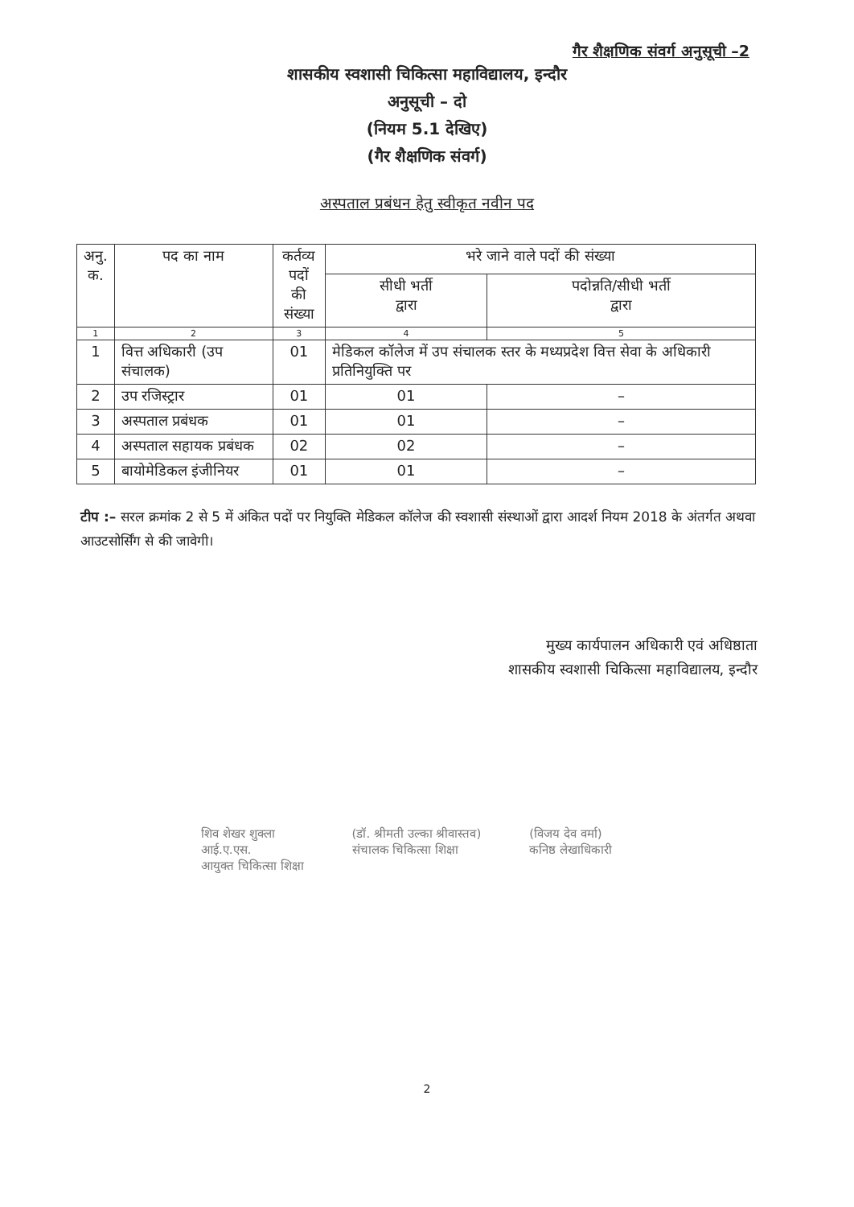गैर शैक्षणिक संवर्ग अनुसूची –2
शासकीय स्वशासी चिकित्सा महाविद्यालय, इन्दौर
अनुसूची – दो
(नियम 5.1 देखिए)
(गैर शैक्षणिक संवर्ग)
अस्पताल प्रबंधन हेतु स्वीकृत नवीन पद
| अनु. क. | पद का नाम | कर्तव्य पदों की संख्या | भरे जाने वाले पदों की संख्या | |
| --- | --- | --- | --- | --- |
| | | | सीधी भर्ती द्वारा | पदोन्नति/सीधी भर्ती द्वारा |
| 1 | 2 | 3 | 4 | 5 |
| 1 | वित्त अधिकारी (उप संचालक) | 01 | मेडिकल कॉलेज में उप संचालक स्तर के मध्यप्रदेश वित्त सेवा के अधिकारी प्रतिनियुक्ति पर | |
| 2 | उप रजिस्ट्रार | 01 | 01 | – |
| 3 | अस्पताल प्रबंधक | 01 | 01 | – |
| 4 | अस्पताल सहायक प्रबंधक | 02 | 02 | – |
| 5 | बायोमेडिकल इंजीनियर | 01 | 01 | – |
टीप :– सरल क्रमांक 2 से 5 में अंकित पदों पर नियुक्ति मेडिकल कॉलेज की स्वशासी संस्थाओं द्वारा आदर्श नियम 2018 के अंतर्गत अथवा आउटसोर्सिंग से की जावेगी।
मुख्य कार्यपालन अधिकारी एवं अधिष्ठाता
शासकीय स्वशासी चिकित्सा महाविद्यालय, इन्दौर
शिव शेखर शुक्ला
आई.ए.एस.
आयुक्त चिकित्सा शिक्षा
(डॉ. श्रीमती उल्का श्रीवास्तव)
संचालक चिकित्सा शिक्षा
(विजय देव वर्मा)
कनिष्ठ लेखाधिकारी
2